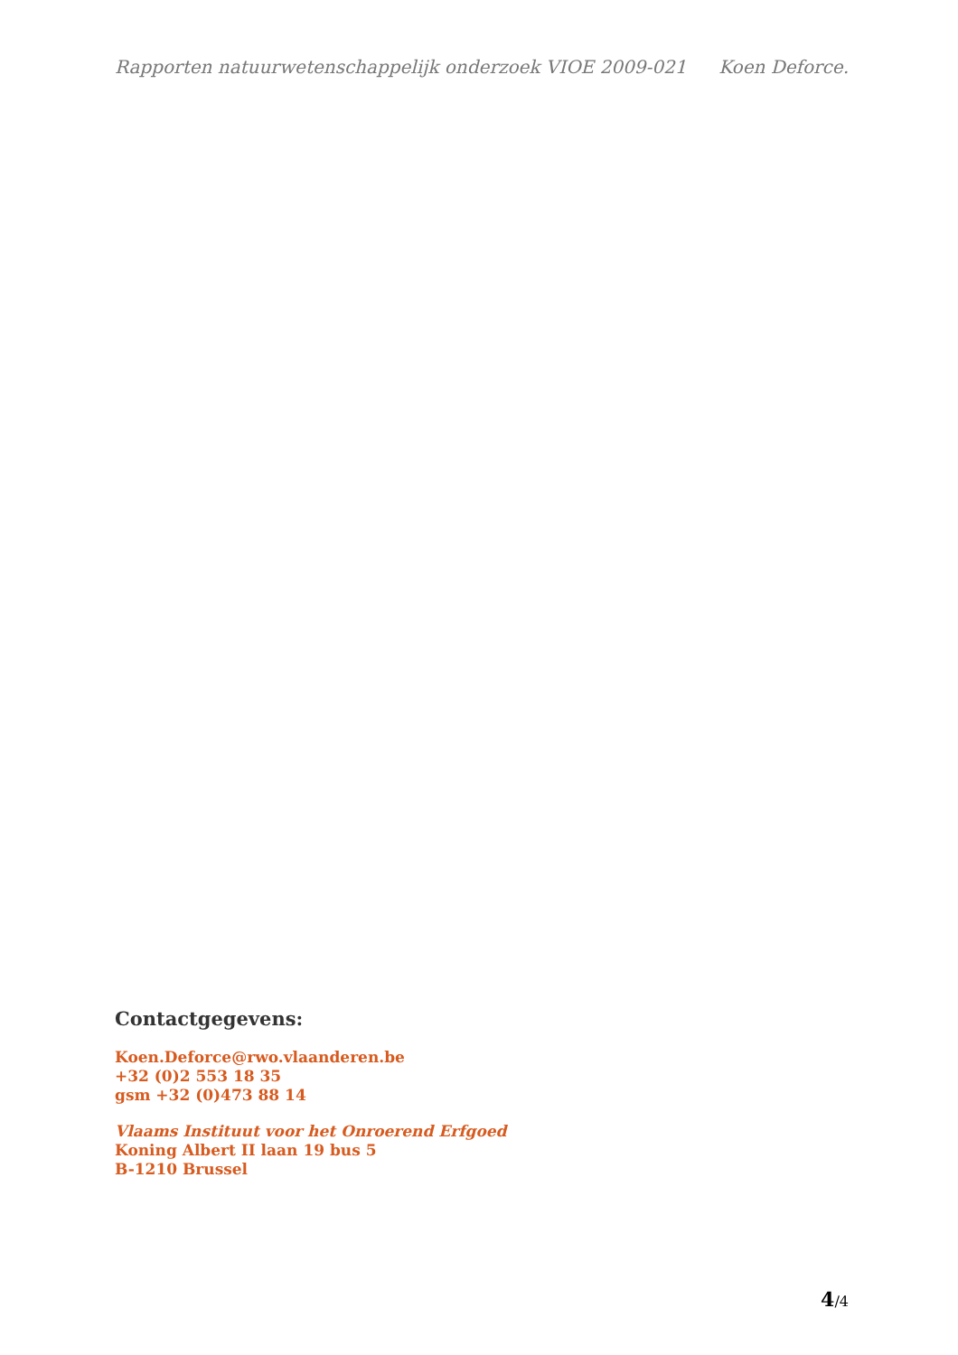Rapporten natuurwetenschappelijk onderzoek VIOE 2009-021 Koen Deforce.
Contactgegevens:
Koen.Deforce@rwo.vlaanderen.be
+32 (0)2 553 18 35
gsm +32 (0)473 88 14
Vlaams Instituut voor het Onroerend Erfgoed
Koning Albert II laan 19 bus 5
B-1210 Brussel
4/4